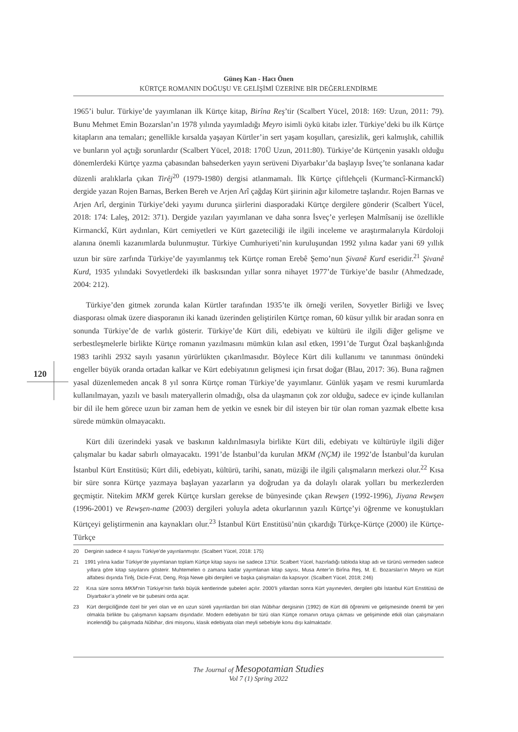Güneş Kan - Hacı Önen
KÜRTÇE ROMANIN DOĞUŞU VE GELİŞİMİ ÜZERİNE BİR DEĞERLENDİRME
120
1965’i bulur. Türkiye’de yayımlanan ilk Kürtçe kitap, Birîna Reş’tir (Scalbert Yücel, 2018: 169: Uzun, 2011: 79). Bunu Mehmet Emin Bozarslan’ın 1978 yılında yayımladığı Meyro isimli öykü kitabı izler. Türkiye’deki bu ilk Kürtçe kitapların ana temaları; genellikle kırsalda yaşayan Kürtler’in sert yaşam koşulları, çaresizlik, geri kalmışlık, cahillik ve bunların yol açtığı sorunlardır (Scalbert Yücel, 2018: 170Ü Uzun, 2011:80). Türkiye’de Kürtçenin yasaklı olduğu dönemlerdeki Kürtçe yazma çabasından bahsederken yayın serüveni Diyarbakır’da başlayıp İsveç’te sonlanana kadar düzenli aralıklarla çıkan Tirêj<sup>20</sup> (1979-1980) dergisi atlanmamalı. İlk Kürtçe çiftlehçeli (Kurmancî-Kirmanckî) dergide yazan Rojen Barnas, Berken Bereh ve Arjen Arî çağdaş Kürt şiirinin ağır kilometre taşlarıdır. Rojen Barnas ve Arjen Arî, derginin Türkiye’deki yayımı durunca şiirlerini diasporadaki Kürtçe dergilere gönderir (Scalbert Yücel, 2018: 174: Laleş, 2012: 371). Dergide yazıları yayımlanan ve daha sonra İsveç’e yerleşen Malmîsanij ise özellikle Kirmanckî, Kürt aydınları, Kürt cemiyetleri ve Kürt gazeteciliği ile ilgili inceleme ve araştırmalarıyla Kürdoloji alanına önemli kazanımlarda bulunmuştur. Türkiye Cumhuriyeti’nin kuruluşundan 1992 yılına kadar yani 69 yıllık uzun bir süre zarfında Türkiye’de yayımlanmış tek Kürtçe roman Erebê Şemo’nun Şivanê Kurd eseridir.<sup>21</sup> Şivanê Kurd, 1935 yılındaki Sovyetlerdeki ilk baskısından yıllar sonra nihayet 1977’de Türkiye’de basılır (Ahmedzade, 2004: 212).
Türkiye’den gitmek zorunda kalan Kürtler tarafından 1935’te ilk örneği verilen, Sovyetler Birliği ve İsveç diasporası olmak üzere diasporanın iki kanadı üzerinden geliştirilen Kürtçe roman, 60 küsur yıllık bir aradan sonra en sonunda Türkiye’de de varlık gösterir. Türkiye’de Kürt dili, edebiyatı ve kültürü ile ilgili diğer gelişme ve serbestleşmelerle birlikte Kürtçe romanın yazılmasını mümkün kılan asıl etken, 1991’de Turgut Özal başkanlığında 1983 tarihli 2932 sayılı yasanın yürürlükten çıkarılmasıdır. Böylece Kürt dili kullanımı ve tanınması önündeki engeller büyük oranda ortadan kalkar ve Kürt edebiyatının gelişmesi için fırsat doğar (Blau, 2017: 36). Buna rağmen yasal düzenlemeden ancak 8 yıl sonra Kürtçe roman Türkiye’de yayımlanır. Günlük yaşam ve resmi kurumlarda kullanılmayan, yazılı ve basılı materyallerin olmadığı, olsa da ulaşmanın çok zor olduğu, sadece ev içinde kullanılan bir dil ile hem görece uzun bir zaman hem de yetkin ve esnek bir dil isteyen bir tür olan roman yazmak elbette kısa sürede mümkün olmayacaktı.
Kürt dili üzerindeki yasak ve baskının kaldırılmasıyla birlikte Kürt dili, edebiyatı ve kültürüyle ilgili diğer çalışmalar bu kadar sabırlı olmayacaktı. 1991’de İstanbul’da kurulan MKM (NÇM) ile 1992’de İstanbul’da kurulan İstanbul Kürt Enstitüsü; Kürt dili, edebiyatı, kültürü, tarihi, sanatı, müziği ile ilgili çalışmaların merkezi olur.<sup>22</sup> Kısa bir süre sonra Kürtçe yazmaya başlayan yazarların ya doğrudan ya da dolaylı olarak yolları bu merkezlerden geçmiştir. Nitekim MKM gerek Kürtçe kursları gerekse de bünyesinde çıkan Rewşen (1992-1996), Jiyana Rewşen (1996-2001) ve Rewşen-name (2003) dergileri yoluyla adeta okurlarının yazılı Kürtçe’yi öğrenme ve konuştukları Kürtçeyi geliştirmenin ana kaynakları olur.<sup>23</sup> İstanbul Kürt Enstitüsü’nün çıkardığı Türkçe-Kürtçe (2000) ile Kürtçe-Türkçe
20 Derginin sadece 4 sayısı Türkiye’de yayınlanmıştır. (Scalbert Yücel, 2018: 175)
21 1991 yılına kadar Türkiye’de yayımlanan toplam Kürtçe kitap sayısı ise sadece 13’tür. Scalbert Yücel, hazırladığı tabloda kitap adı ve türünü vermeden sadece yıllara göre kitap sayılarını gösterir. Muhtemelen o zamana kadar yayımlanan kitap sayısı, Musa Anter’in Birîna Reş, M. E. Bozarslan’ın Meyro ve Kürt alfabesi dışında Tirêj, Dicle-Fırat, Deng, Roja Newe gibi dergileri ve başka çalışmaları da kapsıyor. (Scalbert Yücel, 2018; 246)
22 Kısa süre sonra MKM’nin Türkiye’nin farklı büyük kentlerinde şubeleri açılır. 2000’li yıllardan sonra Kürt yayınevleri, dergileri gibi İstanbul Kürt Enstitüsü de Diyarbakır’a yönelir ve bir şubesini orda açar.
23 Kürt dergiciliğinde özel bir yeri olan ve en uzun süreli yayınlardan biri olan Nûbihar dergisinin (1992) de Kürt dili öğrenimi ve gelişmesinde önemli bir yeri olmakla birlikte bu çalışmanın kapsamı dışındadır. Modern edebiyatın bir türü olan Kürtçe romanın ortaya çıkması ve gelişiminde etkili olan çalışmaların incelendiği bu çalışmada Nûbihar, dini misyonu, klasik edebiyata olan meyli sebebiyle konu dışı kalmaktadır.
The Journal of Mesopotamian Studies
Vol 7 (1) Spring 2022